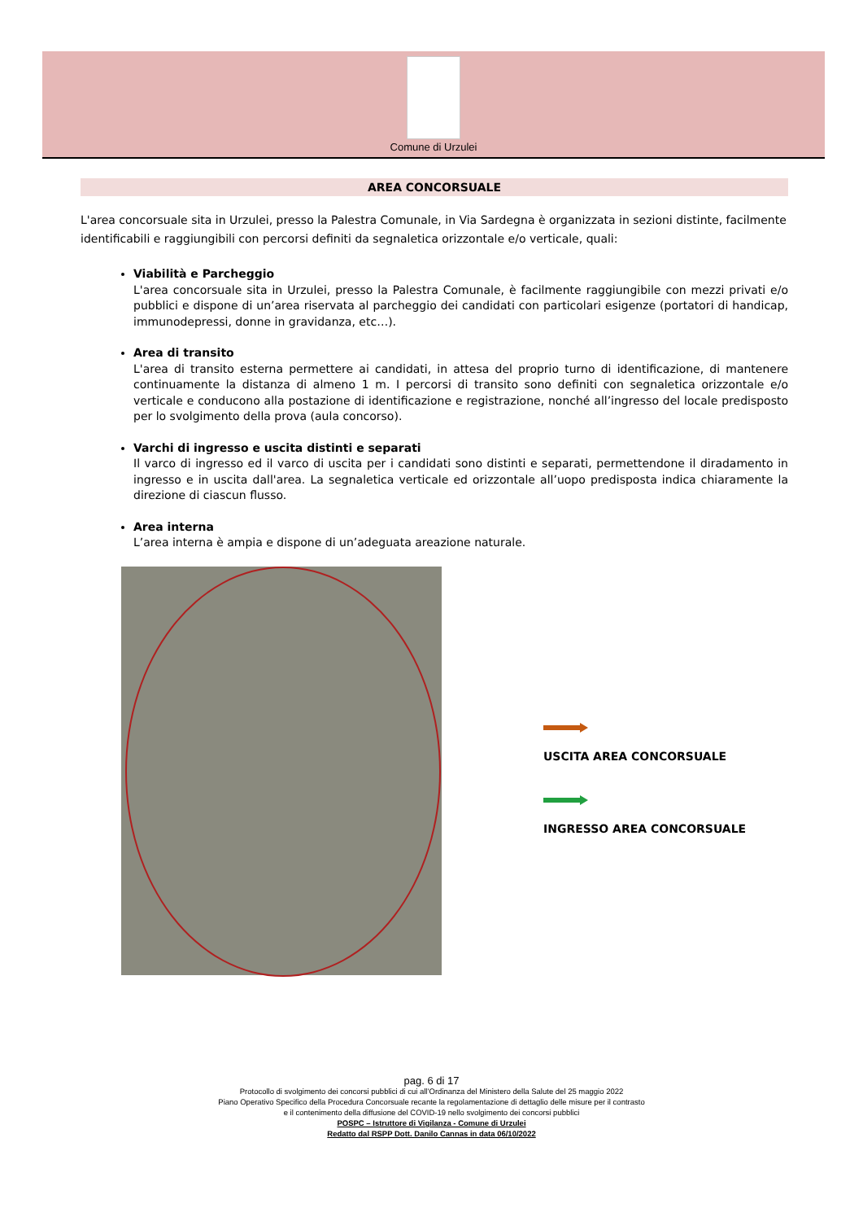Comune di Urzulei
AREA CONCORSUALE
L'area concorsuale sita in Urzulei, presso la Palestra Comunale, in Via Sardegna è organizzata in sezioni distinte, facilmente identificabili e raggiungibili con percorsi definiti da segnaletica orizzontale e/o verticale, quali:
Viabilità e Parcheggio
L'area concorsuale sita in Urzulei, presso la Palestra Comunale, è facilmente raggiungibile con mezzi privati e/o pubblici e dispone di un’area riservata al parcheggio dei candidati con particolari esigenze (portatori di handicap, immunodepressi, donne in gravidanza, etc…).
Area di transito
L'area di transito esterna permettere ai candidati, in attesa del proprio turno di identificazione, di mantenere continuamente la distanza di almeno 1 m. I percorsi di transito sono definiti con segnaletica orizzontale e/o verticale e conducono alla postazione di identificazione e registrazione, nonché all’ingresso del locale predisposto per lo svolgimento della prova (aula concorso).
Varchi di ingresso e uscita distinti e separati
Il varco di ingresso ed il varco di uscita per i candidati sono distinti e separati, permettendone il diradamento in ingresso e in uscita dall'area. La segnaletica verticale ed orizzontale all’uopo predisposta indica chiaramente la direzione di ciascun flusso.
Area interna
L’area interna è ampia e dispone di un’adeguata areazione naturale.
USCITA AREA CONCORSUALE
INGRESSO AREA CONCORSUALE
pag. 6 di 17
Protocollo di svolgimento dei concorsi pubblici di cui all’Ordinanza del Ministero della Salute del 25 maggio 2022
Piano Operativo Specifico della Procedura Concorsuale recante la regolamentazione di dettaglio delle misure per il contrasto
e il contenimento della diffusione del COVID-19 nello svolgimento dei concorsi pubblici
POSPC – Istruttore di Vigilanza - Comune di Urzulei
Redatto dal RSPP Dott. Danilo Cannas in data 06/10/2022